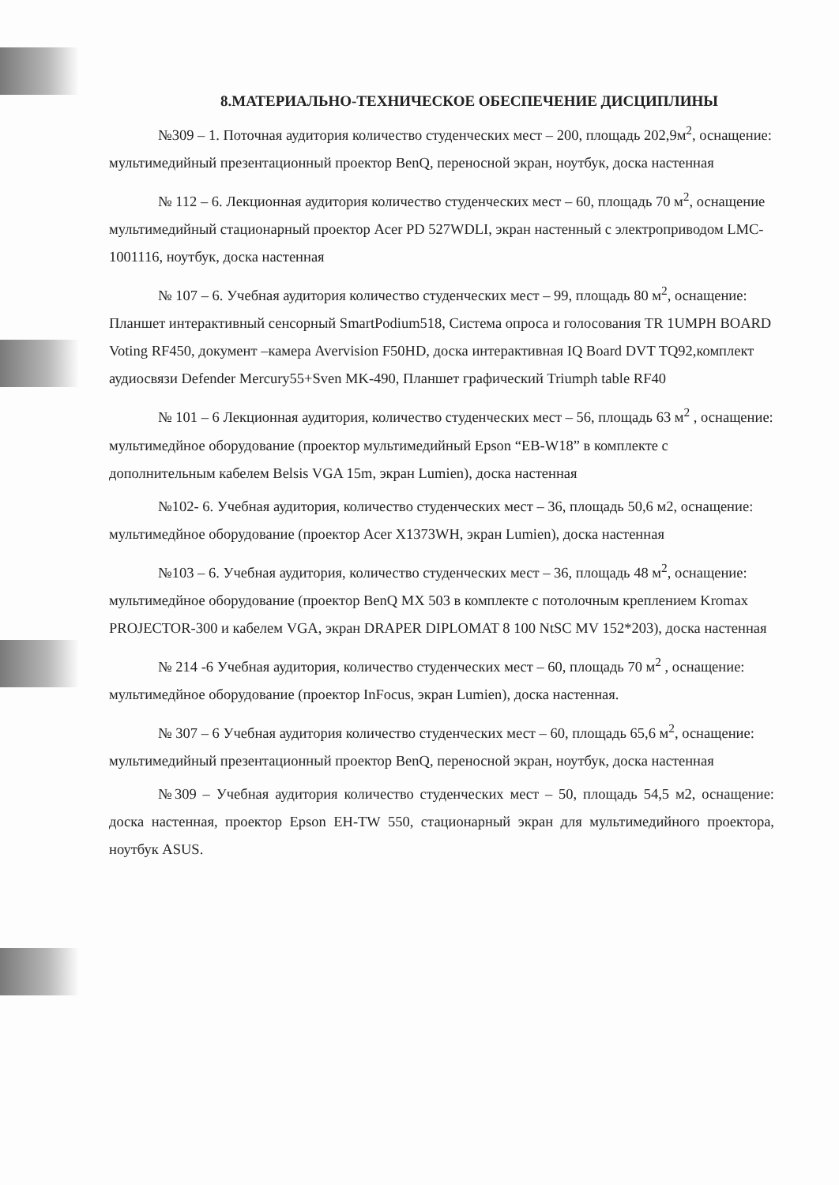8.МАТЕРИАЛЬНО-ТЕХНИЧЕСКОЕ ОБЕСПЕЧЕНИЕ ДИСЦИПЛИНЫ
№309 – 1. Поточная аудитория количество студенческих мест – 200, площадь 202,9м<sup>2</sup>, оснащение: мультимедийный презентационный проектор BenQ, переносной экран, ноутбук, доска настенная
№ 112 – 6. Лекционная аудитория количество студенческих мест – 60, площадь 70 м<sup>2</sup>, оснащение мультимедийный стационарный проектор Acer PD 527WDLI, экран настенный с электроприводом LMC-1001116, ноутбук, доска настенная
№ 107 – 6. Учебная аудитория количество студенческих мест – 99, площадь 80 м<sup>2</sup>, оснащение: Планшет интерактивный сенсорный SmartPodium518, Система опроса и голосования TR 1UMPH BOARD Voting RF450, документ –камера Avervision F50HD, доска интерактивная IQ Board DVT TQ92,комплект аудиосвязи Defender Mercury55+Sven MK-490, Планшет графический Triumph table RF40
№ 101 – 6 Лекционная аудитория, количество студенческих мест – 56, площадь 63 м<sup>2</sup> , оснащение: мультимедйное оборудование (проектор мультимедийный Epson “EB-W18” в комплекте с дополнительным кабелем Belsis VGA 15m, экран Lumien), доска настенная
№102- 6. Учебная аудитория, количество студенческих мест – 36, площадь 50,6 м2, оснащение: мультимедйное оборудование (проектор Acer X1373WH, экран Lumien), доска настенная
№103 – 6. Учебная аудитория, количество студенческих мест – 36, площадь 48 м<sup>2</sup>, оснащение: мультимедйное оборудование (проектор BenQ MX 503 в комплекте с потолочным креплением Kromax PROJECTOR-300 и кабелем VGA, экран DRAPER DIPLOMAT 8 100 NtSC MV 152*203), доска настенная
№ 214 -6 Учебная аудитория, количество студенческих мест – 60, площадь 70 м<sup>2</sup> , оснащение: мультимедйное оборудование (проектор InFocus, экран Lumien), доска настенная.
№ 307 – 6 Учебная аудитория количество студенческих мест – 60, площадь 65,6 м<sup>2</sup>, оснащение: мультимедийный презентационный проектор BenQ, переносной экран, ноутбук, доска настенная
№309 – Учебная аудитория количество студенческих мест – 50, площадь 54,5 м2, оснащение: доска настенная, проектор Epson EH-TW 550, стационарный экран для мультимедийного проектора, ноутбук ASUS.